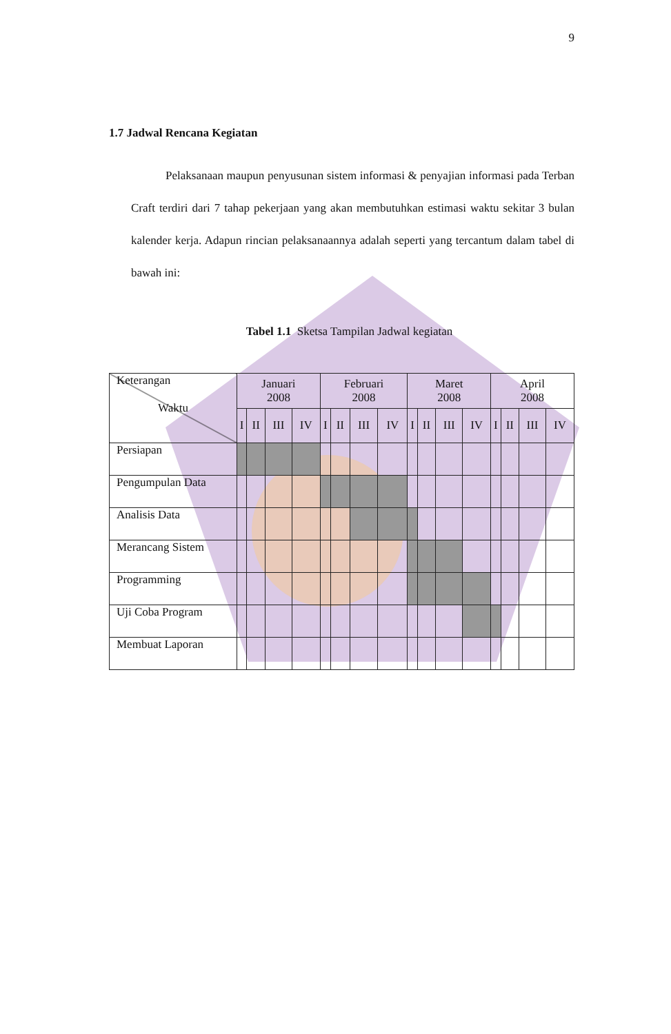9
1.7 Jadwal Rencana Kegiatan
Pelaksanaan maupun penyusunan sistem informasi & penyajian informasi pada Terban Craft terdiri dari 7 tahap pekerjaan yang akan membutuhkan estimasi waktu sekitar 3 bulan kalender kerja. Adapun rincian pelaksanaannya adalah seperti yang tercantum dalam tabel di bawah ini:
Tabel 1.1 Sketsa Tampilan Jadwal kegiatan
| Keterangan Waktu | Januari 2008 | | | | Februari 2008 | | | | Maret 2008 | | | | April 2008 | | | |
| | I | II | III | IV | I | II | III | IV | I | II | III | IV | I | II | III | IV |
| Persiapan | | | | | | | | | | | | | | | | |
| Pengumpulan Data | | | | | | | | | | | | | | | | |
| Analisis Data | | | | | | | | | | | | | | | | |
| Merancang Sistem | | | | | | | | | | | | | | | | |
| Programming | | | | | | | | | | | | | | | | |
| Uji Coba Program | | | | | | | | | | | | | | | | |
| Membuat Laporan | | | | | | | | | | | | | | | | |